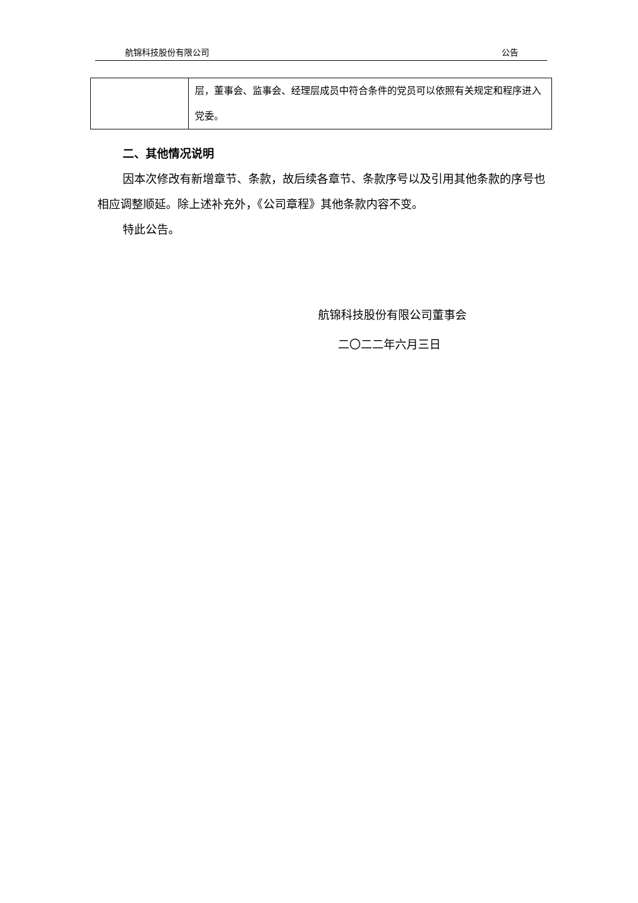航锦科技股份有限公司 公告
| | 层，董事会、监事会、经理层成员中符合条件的党员可以依照有关规定和程序进入党委。 |
二、其他情况说明
因本次修改有新增章节、条款，故后续各章节、条款序号以及引用其他条款的序号也相应调整顺延。除上述补充外，《公司章程》其他条款内容不变。
特此公告。
航锦科技股份有限公司董事会
二〇二二年六月三日